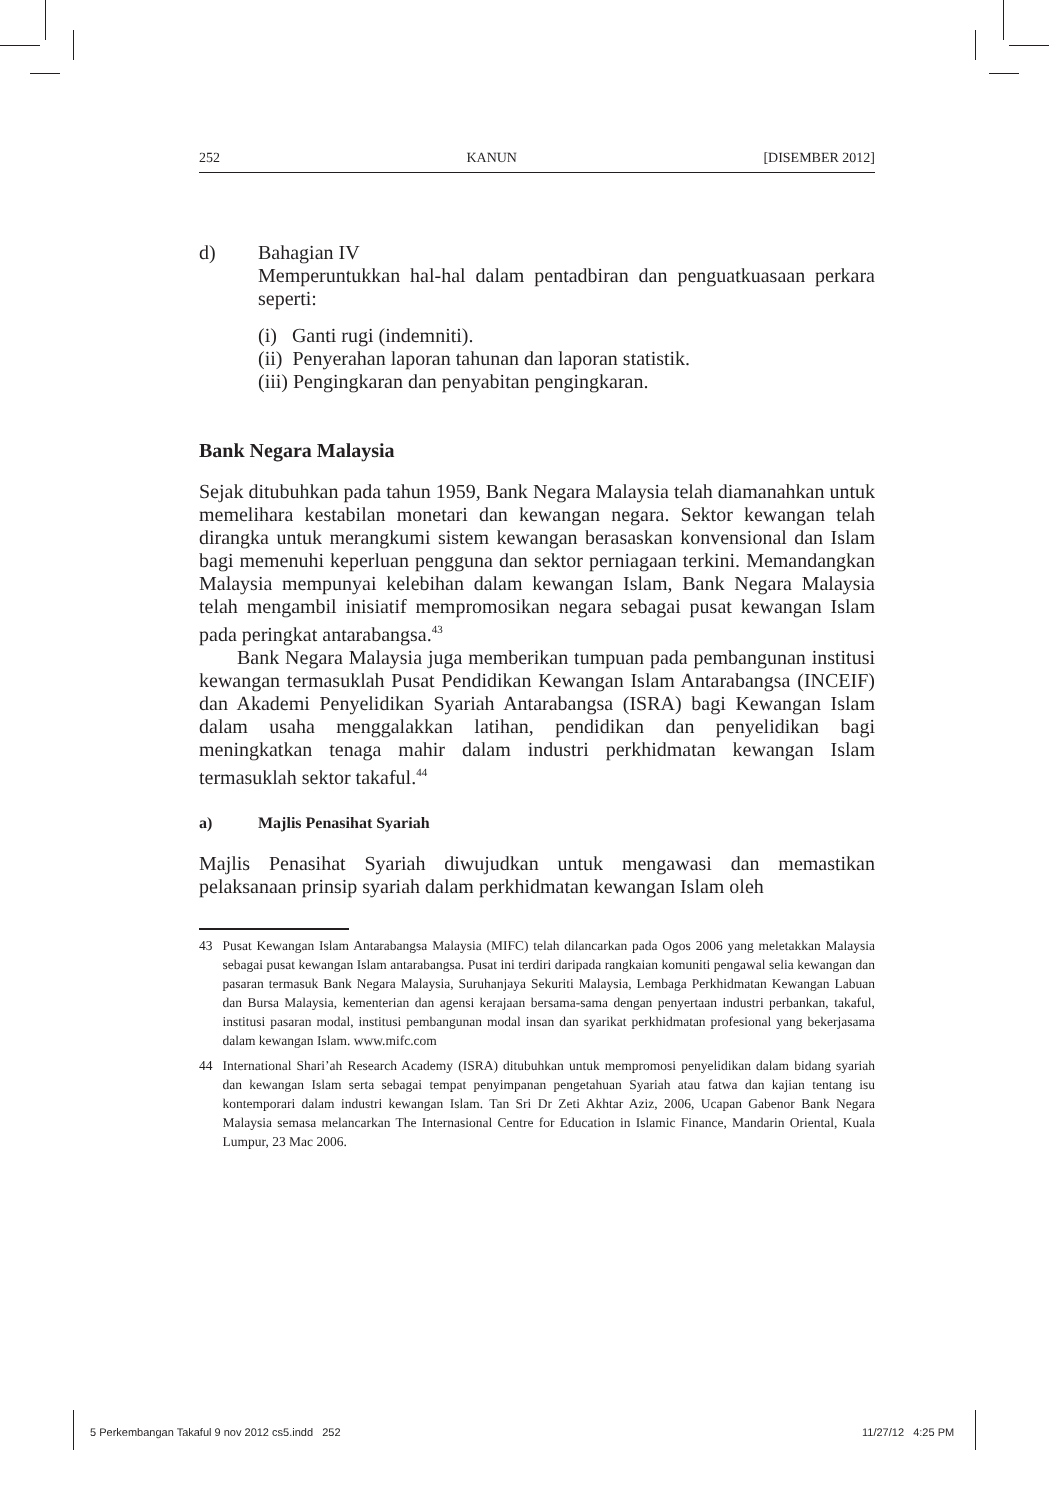252 KANUN [DISEMBER 2012]
d) Bahagian IV
Memperuntukkan hal-hal dalam pentadbiran dan penguatkuasaan perkara seperti:
(i) Ganti rugi (indemniti).
(ii) Penyerahan laporan tahunan dan laporan statistik.
(iii) Pengingkaran dan penyabitan pengingkaran.
Bank Negara Malaysia
Sejak ditubuhkan pada tahun 1959, Bank Negara Malaysia telah diamanahkan untuk memelihara kestabilan monetari dan kewangan negara. Sektor kewangan telah dirangka untuk merangkumi sistem kewangan berasaskan konvensional dan Islam bagi memenuhi keperluan pengguna dan sektor perniagaan terkini. Memandangkan Malaysia mempunyai kelebihan dalam kewangan Islam, Bank Negara Malaysia telah mengambil inisiatif mempromosikan negara sebagai pusat kewangan Islam pada peringkat antarabangsa.<sup>43</sup>
Bank Negara Malaysia juga memberikan tumpuan pada pembangunan institusi kewangan termasuklah Pusat Pendidikan Kewangan Islam Antarabangsa (INCEIF) dan Akademi Penyelidikan Syariah Antarabangsa (ISRA) bagi Kewangan Islam dalam usaha menggalakkan latihan, pendidikan dan penyelidikan bagi meningkatkan tenaga mahir dalam industri perkhidmatan kewangan Islam termasuklah sektor takaful.<sup>44</sup>
a) Majlis Penasihat Syariah
Majlis Penasihat Syariah diwujudkan untuk mengawasi dan memastikan pelaksanaan prinsip syariah dalam perkhidmatan kewangan Islam oleh
43 Pusat Kewangan Islam Antarabangsa Malaysia (MIFC) telah dilancarkan pada Ogos 2006 yang meletakkan Malaysia sebagai pusat kewangan Islam antarabangsa. Pusat ini terdiri daripada rangkaian komuniti pengawal selia kewangan dan pasaran termasuk Bank Negara Malaysia, Suruhanjaya Sekuriti Malaysia, Lembaga Perkhidmatan Kewangan Labuan dan Bursa Malaysia, kementerian dan agensi kerajaan bersama-sama dengan penyertaan industri perbankan, takaful, institusi pasaran modal, institusi pembangunan modal insan dan syarikat perkhidmatan profesional yang bekerjasama dalam kewangan Islam. www.mifc.com
44 International Shari’ah Research Academy (ISRA) ditubuhkan untuk mempromosi penyelidikan dalam bidang syariah dan kewangan Islam serta sebagai tempat penyimpanan pengetahuan Syariah atau fatwa dan kajian tentang isu kontemporari dalam industri kewangan Islam. Tan Sri Dr Zeti Akhtar Aziz, 2006, Ucapan Gabenor Bank Negara Malaysia semasa melancarkan The Internasional Centre for Education in Islamic Finance, Mandarin Oriental, Kuala Lumpur, 23 Mac 2006.
5 Perkembangan Takaful 9 nov 2012 cs5.indd 252
11/27/12 4:25 PM